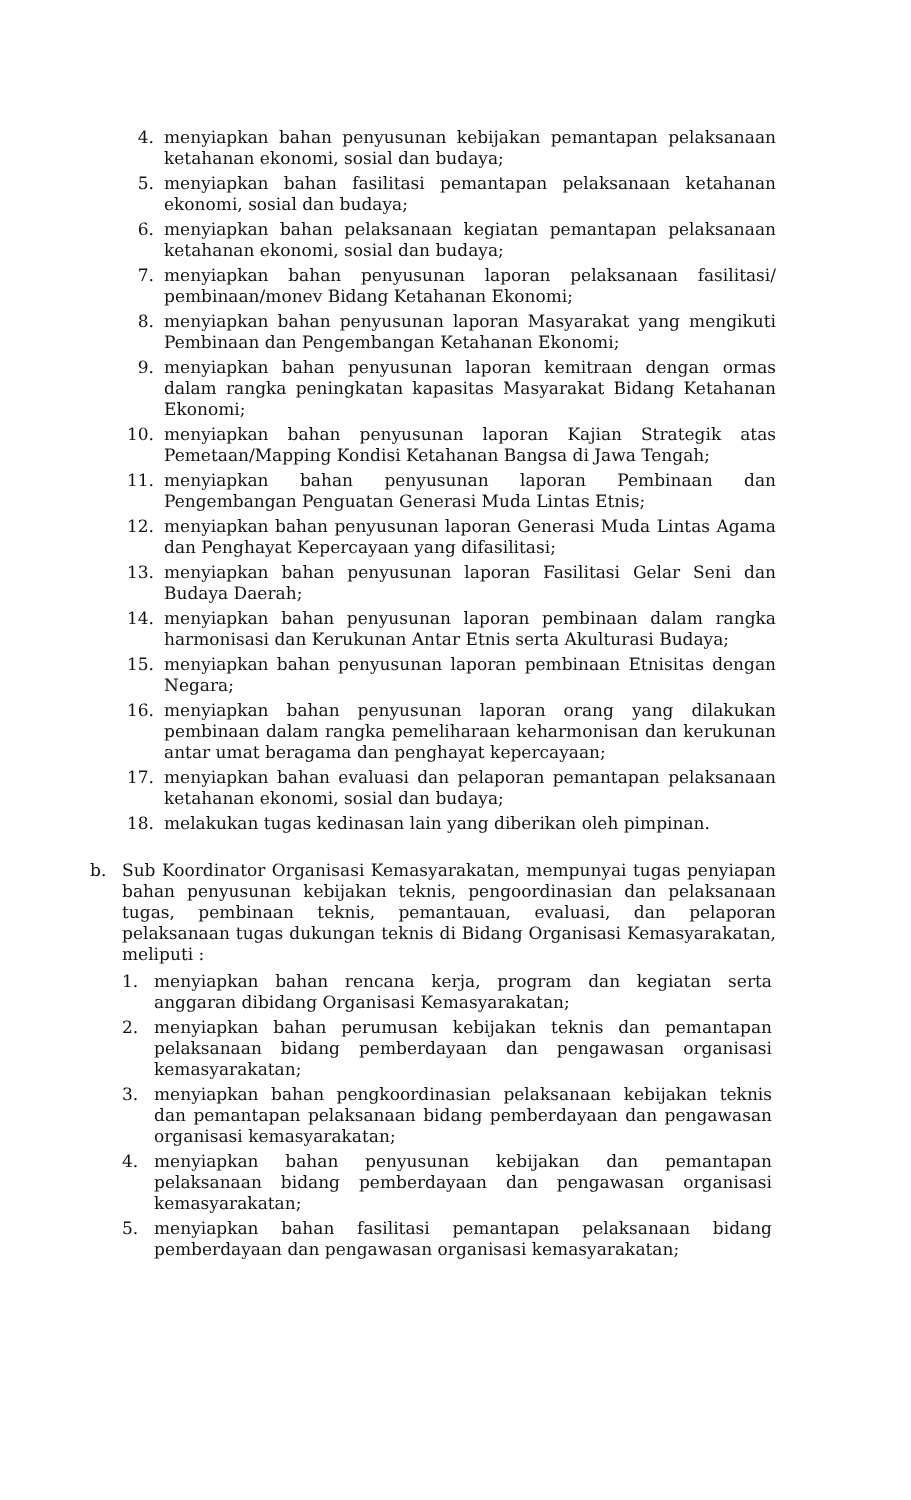4. menyiapkan bahan penyusunan kebijakan pemantapan pelaksanaan ketahanan ekonomi, sosial dan budaya;
5. menyiapkan bahan fasilitasi pemantapan pelaksanaan ketahanan ekonomi, sosial dan budaya;
6. menyiapkan bahan pelaksanaan kegiatan pemantapan pelaksanaan ketahanan ekonomi, sosial dan budaya;
7. menyiapkan bahan penyusunan laporan pelaksanaan fasilitasi/ pembinaan/monev Bidang Ketahanan Ekonomi;
8. menyiapkan bahan penyusunan laporan Masyarakat yang mengikuti Pembinaan dan Pengembangan Ketahanan Ekonomi;
9. menyiapkan bahan penyusunan laporan kemitraan dengan ormas dalam rangka peningkatan kapasitas Masyarakat Bidang Ketahanan Ekonomi;
10. menyiapkan bahan penyusunan laporan Kajian Strategik atas Pemetaan/Mapping Kondisi Ketahanan Bangsa di Jawa Tengah;
11. menyiapkan bahan penyusunan laporan Pembinaan dan Pengembangan Penguatan Generasi Muda Lintas Etnis;
12. menyiapkan bahan penyusunan laporan Generasi Muda Lintas Agama dan Penghayat Kepercayaan yang difasilitasi;
13. menyiapkan bahan penyusunan laporan Fasilitasi Gelar Seni dan Budaya Daerah;
14. menyiapkan bahan penyusunan laporan pembinaan dalam rangka harmonisasi dan Kerukunan Antar Etnis serta Akulturasi Budaya;
15. menyiapkan bahan penyusunan laporan pembinaan Etnisitas dengan Negara;
16. menyiapkan bahan penyusunan laporan orang yang dilakukan pembinaan dalam rangka pemeliharaan keharmonisan dan kerukunan antar umat beragama dan penghayat kepercayaan;
17. menyiapkan bahan evaluasi dan pelaporan pemantapan pelaksanaan ketahanan ekonomi, sosial dan budaya;
18. melakukan tugas kedinasan lain yang diberikan oleh pimpinan.
b. Sub Koordinator Organisasi Kemasyarakatan, mempunyai tugas penyiapan bahan penyusunan kebijakan teknis, pengoordinasian dan pelaksanaan tugas, pembinaan teknis, pemantauan, evaluasi, dan pelaporan pelaksanaan tugas dukungan teknis di Bidang Organisasi Kemasyarakatan, meliputi :
1. menyiapkan bahan rencana kerja, program dan kegiatan serta anggaran dibidang Organisasi Kemasyarakatan;
2. menyiapkan bahan perumusan kebijakan teknis dan pemantapan pelaksanaan bidang pemberdayaan dan pengawasan organisasi kemasyarakatan;
3. menyiapkan bahan pengkoordinasian pelaksanaan kebijakan teknis dan pemantapan pelaksanaan bidang pemberdayaan dan pengawasan organisasi kemasyarakatan;
4. menyiapkan bahan penyusunan kebijakan dan pemantapan pelaksanaan bidang pemberdayaan dan pengawasan organisasi kemasyarakatan;
5. menyiapkan bahan fasilitasi pemantapan pelaksanaan bidang pemberdayaan dan pengawasan organisasi kemasyarakatan;